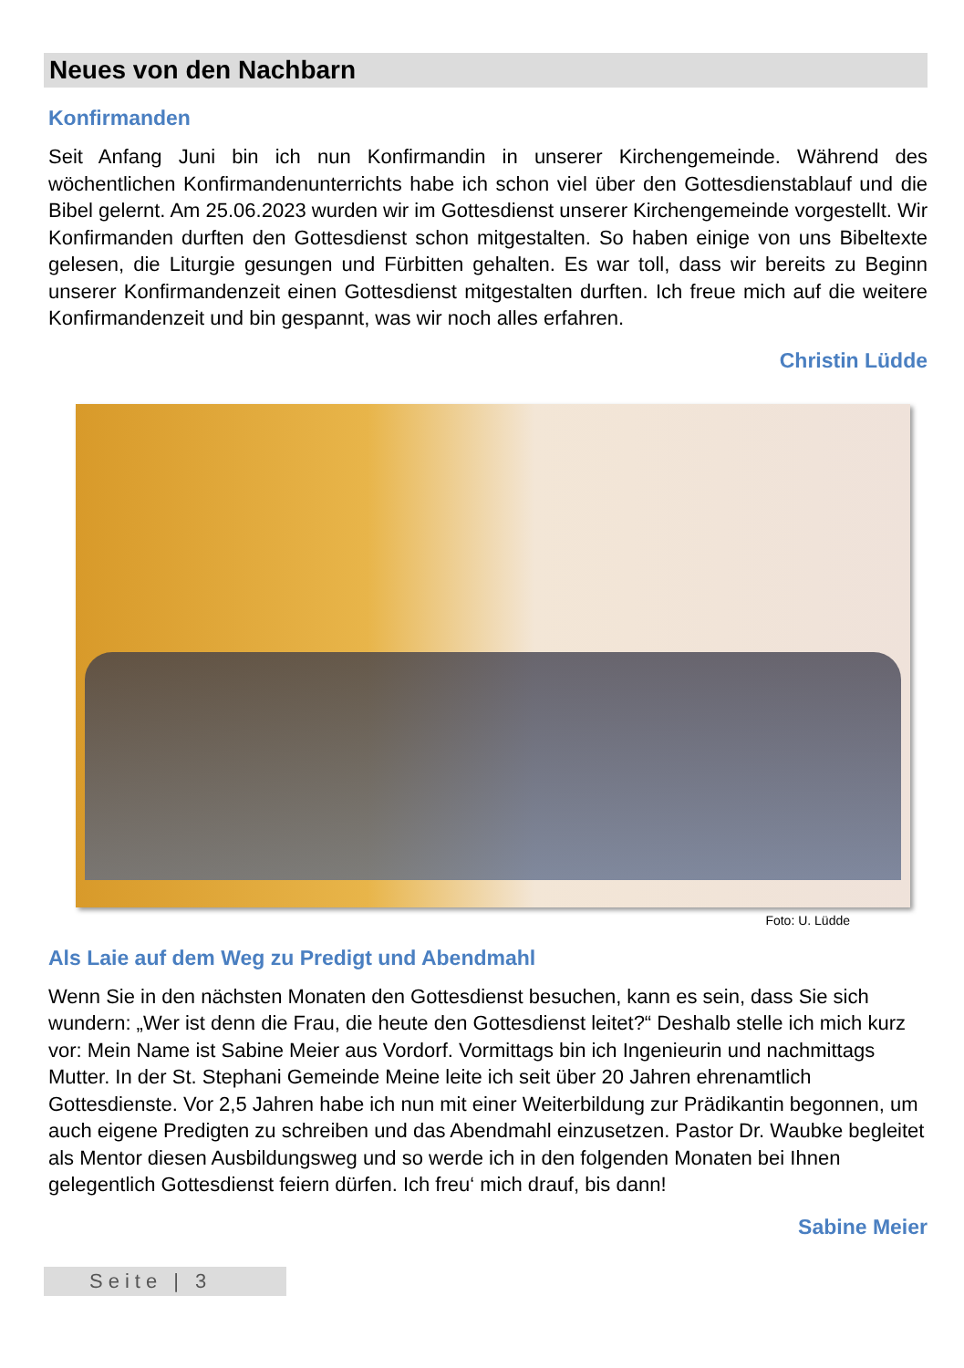Neues von den Nachbarn
Konfirmanden
Seit Anfang Juni bin ich nun Konfirmandin in unserer Kirchengemeinde. Während des wöchentlichen Konfirmandenunterrichts habe ich schon viel über den Gottesdienstablauf und die Bibel gelernt. Am 25.06.2023 wurden wir im Gottesdienst unserer Kirchengemeinde vorgestellt. Wir Konfirmanden durften den Gottesdienst schon mitgestalten. So haben einige von uns Bibeltexte gelesen, die Liturgie gesungen und Fürbitten gehalten. Es war toll, dass wir bereits zu Beginn unserer Konfirmandenzeit einen Gottesdienst mitgestalten durften. Ich freue mich auf die weitere Konfirmandenzeit und bin gespannt, was wir noch alles erfahren.
Christin Lüdde
Foto: U. Lüdde
Als Laie auf dem Weg zu Predigt und Abendmahl
Wenn Sie in den nächsten Monaten den Gottesdienst besuchen, kann es sein, dass Sie sich wundern: „Wer ist denn die Frau, die heute den Gottesdienst leitet?“ Deshalb stelle ich mich kurz vor: Mein Name ist Sabine Meier aus Vordorf. Vormittags bin ich Ingenieurin und nachmittags Mutter. In der St. Stephani Gemeinde Meine leite ich seit über 20 Jahren ehrenamtlich Gottesdienste. Vor 2,5 Jahren habe ich nun mit einer Weiterbildung zur Prädikantin begonnen, um auch eigene Predigten zu schreiben und das Abendmahl einzusetzen. Pastor Dr. Waubke begleitet als Mentor diesen Ausbildungsweg und so werde ich in den folgenden Monaten bei Ihnen gelegentlich Gottesdienst feiern dürfen. Ich freu‘ mich drauf, bis dann!
Sabine Meier
Seite | 3